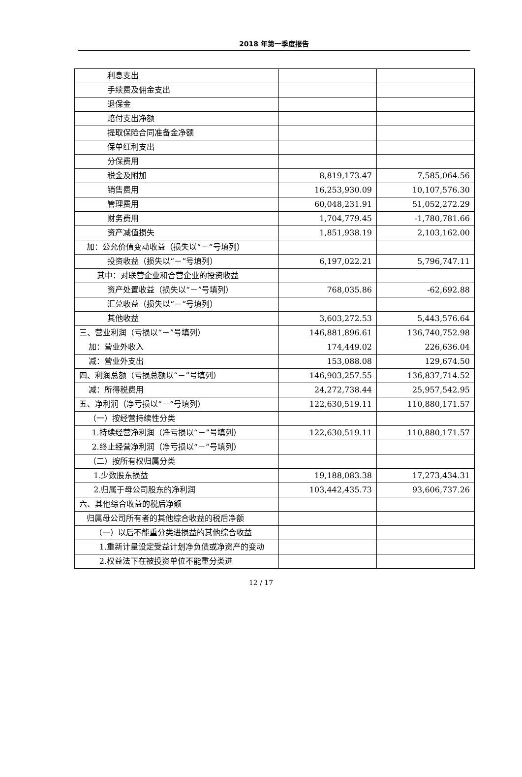2018 年第一季度报告
| 利息支出 | | |
| 手续费及佣金支出 | | |
| 退保金 | | |
| 赔付支出净额 | | |
| 提取保险合同准备金净额 | | |
| 保单红利支出 | | |
| 分保费用 | | |
| 税金及附加 | 8,819,173.47 | 7,585,064.56 |
| 销售费用 | 16,253,930.09 | 10,107,576.30 |
| 管理费用 | 60,048,231.91 | 51,052,272.29 |
| 财务费用 | 1,704,779.45 | -1,780,781.66 |
| 资产减值损失 | 1,851,938.19 | 2,103,162.00 |
| 加：公允价值变动收益（损失以“－”号填列） | | |
| 投资收益（损失以“－”号填列） | 6,197,022.21 | 5,796,747.11 |
| 其中：对联营企业和合营企业的投资收益 | | |
| 资产处置收益（损失以“－”号填列） | 768,035.86 | -62,692.88 |
| 汇兑收益（损失以“－”号填列） | | |
| 其他收益 | 3,603,272.53 | 5,443,576.64 |
| 三、营业利润（亏损以“－”号填列） | 146,881,896.61 | 136,740,752.98 |
| 加：营业外收入 | 174,449.02 | 226,636.04 |
| 减：营业外支出 | 153,088.08 | 129,674.50 |
| 四、利润总额（亏损总额以“－”号填列） | 146,903,257.55 | 136,837,714.52 |
| 减：所得税费用 | 24,272,738.44 | 25,957,542.95 |
| 五、净利润（净亏损以“－”号填列） | 122,630,519.11 | 110,880,171.57 |
| （一）按经营持续性分类 | | |
| 1.持续经营净利润（净亏损以“－”号填列） | 122,630,519.11 | 110,880,171.57 |
| 2.终止经营净利润（净亏损以“－”号填列） | | |
| （二）按所有权归属分类 | | |
| 1.少数股东损益 | 19,188,083.38 | 17,273,434.31 |
| 2.归属于母公司股东的净利润 | 103,442,435.73 | 93,606,737.26 |
| 六、其他综合收益的税后净额 | | |
| 归属母公司所有者的其他综合收益的税后净额 | | |
| （一）以后不能重分类进损益的其他综合收益 | | |
| 1.重新计量设定受益计划净负债或净资产的变动 | | |
| 2.权益法下在被投资单位不能重分类进 | | |
12 / 17